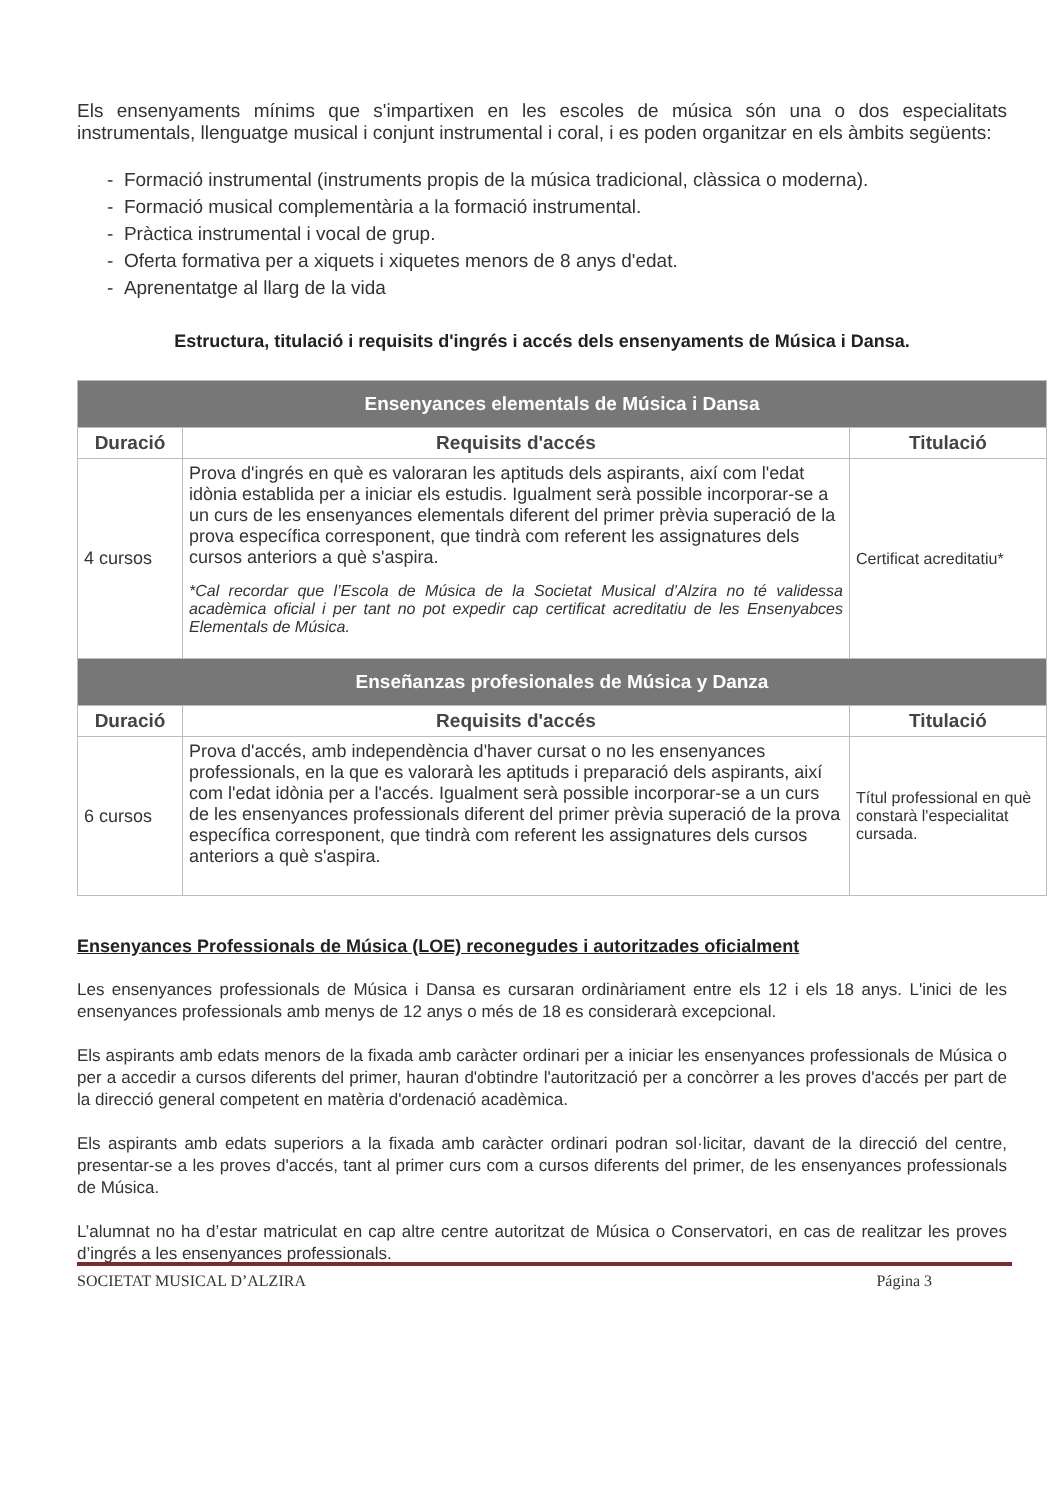Els ensenyaments mínims que s'impartixen en les escoles de música són una o dos especialitats instrumentals, llenguatge musical i conjunt instrumental i coral, i es poden organitzar en els àmbits següents:
- Formació instrumental (instruments propis de la música tradicional, clàssica o moderna).
- Formació musical complementària a la formació instrumental.
- Pràctica instrumental i vocal de grup.
- Oferta formativa per a xiquets i xiquetes menors de 8 anys d'edat.
- Aprenentatge al llarg de la vida
Estructura, titulació i requisits d'ingrés i accés dels ensenyaments de Música i Dansa.
| Ensenyances elementals de Música i Dansa | | |
| --- | --- | --- |
| Duració | Requisits d'accés | Titulació |
| 4 cursos | Prova d'ingrés en què es valoraran les aptituds dels aspirants, així com l'edat idònia establida per a iniciar els estudis. Igualment serà possible incorporar-se a un curs de les ensenyances elementals diferent del primer prèvia superació de la prova específica corresponent, que tindrà com referent les assignatures dels cursos anteriors a què s'aspira. *Cal recordar que l’Escola de Música de la Societat Musical d’Alzira no té validessa acadèmica oficial i per tant no pot expedir cap certificat acreditatiu de les Ensenyabces Elementals de Música. | Certificat acreditatiu* |
| Enseñanzas profesionales de Música y Danza | | |
| Duració | Requisits d'accés | Titulació |
| 6 cursos | Prova d'accés, amb independència d'haver cursat o no les ensenyances professionals, en la que es valorarà les aptituds i preparació dels aspirants, així com l'edat idònia per a l'accés. Igualment serà possible incorporar-se a un curs de les ensenyances professionals diferent del primer prèvia superació de la prova específica corresponent, que tindrà com referent les assignatures dels cursos anteriors a què s'aspira. | Títul professional en què constarà l'especialitat cursada. |
Ensenyances Professionals de Música (LOE) reconegudes i autoritzades oficialment
Les ensenyances professionals de Música i Dansa es cursaran ordinàriament entre els 12 i els 18 anys. L'inici de les ensenyances professionals amb menys de 12 anys o més de 18 es considerarà excepcional.
Els aspirants amb edats menors de la fixada amb caràcter ordinari per a iniciar les ensenyances professionals de Música o per a accedir a cursos diferents del primer, hauran d'obtindre l'autorització per a concòrrer a les proves d'accés per part de la direcció general competent en matèria d'ordenació acadèmica.
Els aspirants amb edats superiors a la fixada amb caràcter ordinari podran sol·licitar, davant de la direcció del centre, presentar-se a les proves d'accés, tant al primer curs com a cursos diferents del primer, de les ensenyances professionals de Música.
L’alumnat no ha d’estar matriculat en cap altre centre autoritzat de Música o Conservatori, en cas de realitzar les proves d’ingrés a les ensenyances professionals.
SOCIETAT MUSICAL D’ALZIRA Página 3